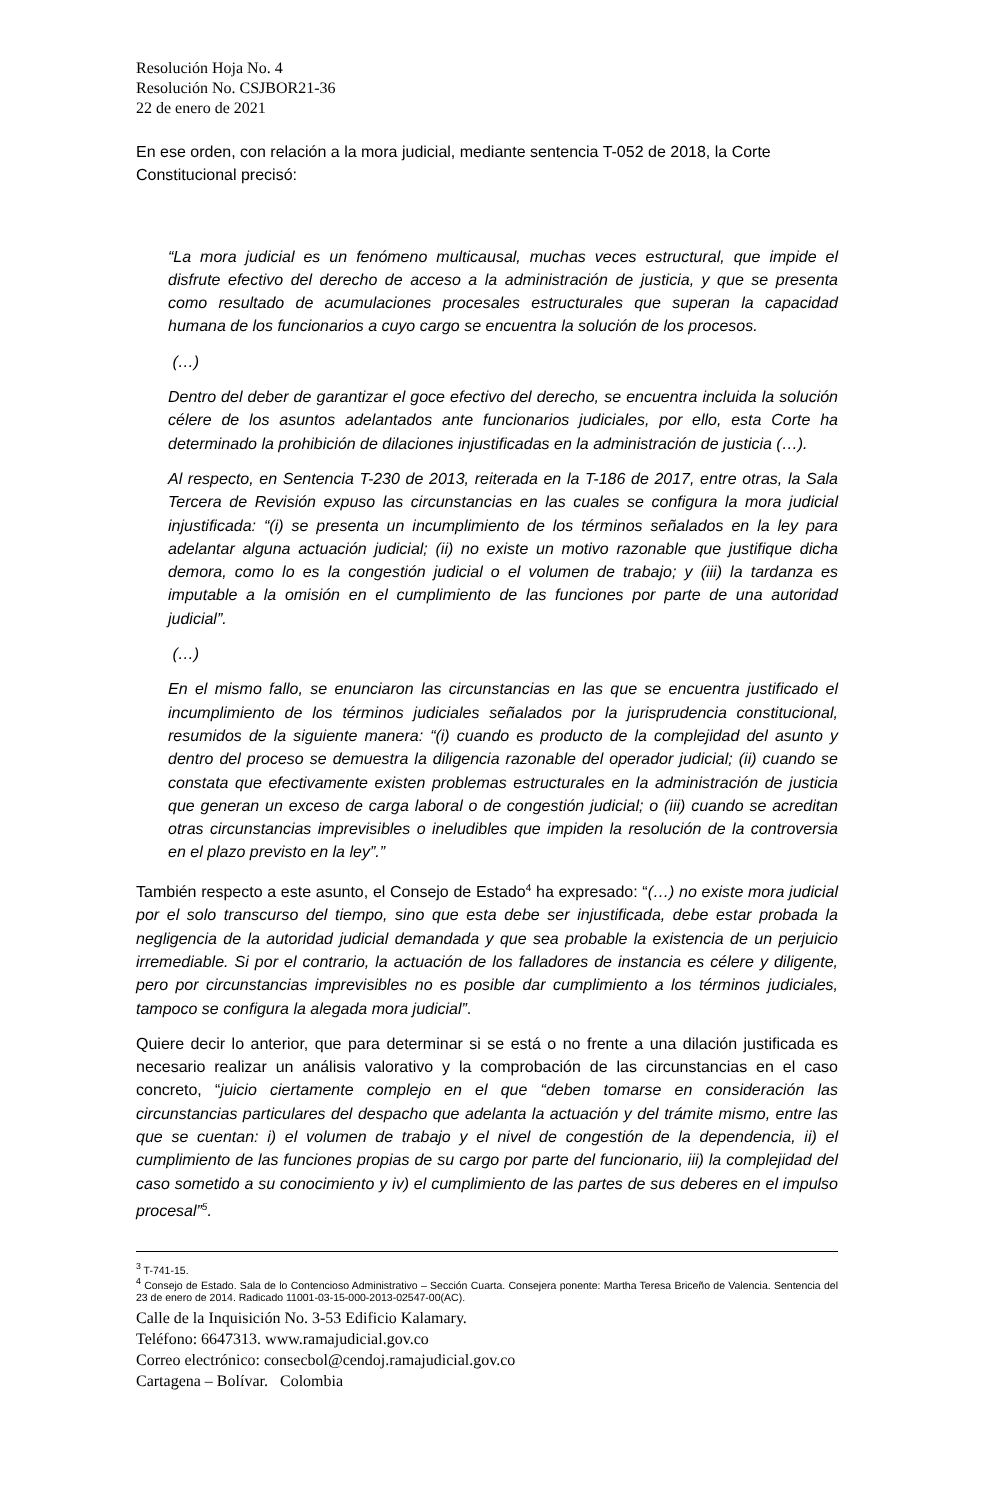Resolución Hoja No. 4
Resolución No. CSJBOR21-36
22 de enero de 2021
En ese orden, con relación a la mora judicial, mediante sentencia T-052 de 2018, la Corte Constitucional precisó:
“La mora judicial es un fenómeno multicausal, muchas veces estructural, que impide el disfrute efectivo del derecho de acceso a la administración de justicia, y que se presenta como resultado de acumulaciones procesales estructurales que superan la capacidad humana de los funcionarios a cuyo cargo se encuentra la solución de los procesos.
(…)
Dentro del deber de garantizar el goce efectivo del derecho, se encuentra incluida la solución célere de los asuntos adelantados ante funcionarios judiciales, por ello, esta Corte ha determinado la prohibición de dilaciones injustificadas en la administración de justicia (…).
Al respecto, en Sentencia T-230 de 2013, reiterada en la T-186 de 2017, entre otras, la Sala Tercera de Revisión expuso las circunstancias en las cuales se configura la mora judicial injustificada: “(i) se presenta un incumplimiento de los términos señalados en la ley para adelantar alguna actuación judicial; (ii) no existe un motivo razonable que justifique dicha demora, como lo es la congestión judicial o el volumen de trabajo; y (iii) la tardanza es imputable a la omisión en el cumplimiento de las funciones por parte de una autoridad judicial”.
(…)
En el mismo fallo, se enunciaron las circunstancias en las que se encuentra justificado el incumplimiento de los términos judiciales señalados por la jurisprudencia constitucional, resumidos de la siguiente manera: “(i) cuando es producto de la complejidad del asunto y dentro del proceso se demuestra la diligencia razonable del operador judicial; (ii) cuando se constata que efectivamente existen problemas estructurales en la administración de justicia que generan un exceso de carga laboral o de congestión judicial; o (iii) cuando se acreditan otras circunstancias imprevisibles o ineludibles que impiden la resolución de la controversia en el plazo previsto en la ley”.”
También respecto a este asunto, el Consejo de Estado<sup>4</sup> ha expresado: “(…) no existe mora judicial por el solo transcurso del tiempo, sino que esta debe ser injustificada, debe estar probada la negligencia de la autoridad judicial demandada y que sea probable la existencia de un perjuicio irremediable. Si por el contrario, la actuación de los falladores de instancia es célere y diligente, pero por circunstancias imprevisibles no es posible dar cumplimiento a los términos judiciales, tampoco se configura la alegada mora judicial”.
Quiere decir lo anterior, que para determinar si se está o no frente a una dilación justificada es necesario realizar un análisis valorativo y la comprobación de las circunstancias en el caso concreto, “juicio ciertamente complejo en el que “deben tomarse en consideración las circunstancias particulares del despacho que adelanta la actuación y del trámite mismo, entre las que se cuentan: i) el volumen de trabajo y el nivel de congestión de la dependencia, ii) el cumplimiento de las funciones propias de su cargo por parte del funcionario, iii) la complejidad del caso sometido a su conocimiento y iv) el cumplimiento de las partes de sus deberes en el impulso procesal”<sup>5</sup>.
<sup>3</sup> T-741-15.
<sup>4</sup> Consejo de Estado. Sala de lo Contencioso Administrativo – Sección Cuarta. Consejera ponente: Martha Teresa Briceño de Valencia. Sentencia del 23 de enero de 2014. Radicado 11001-03-15-000-2013-02547-00(AC).
Calle de la Inquisición No. 3-53 Edificio Kalamary.
Teléfono: 6647313. www.ramajudicial.gov.co
Correo electrónico: consecbol@cendoj.ramajudicial.gov.co
Cartagena – Bolívar. Colombia